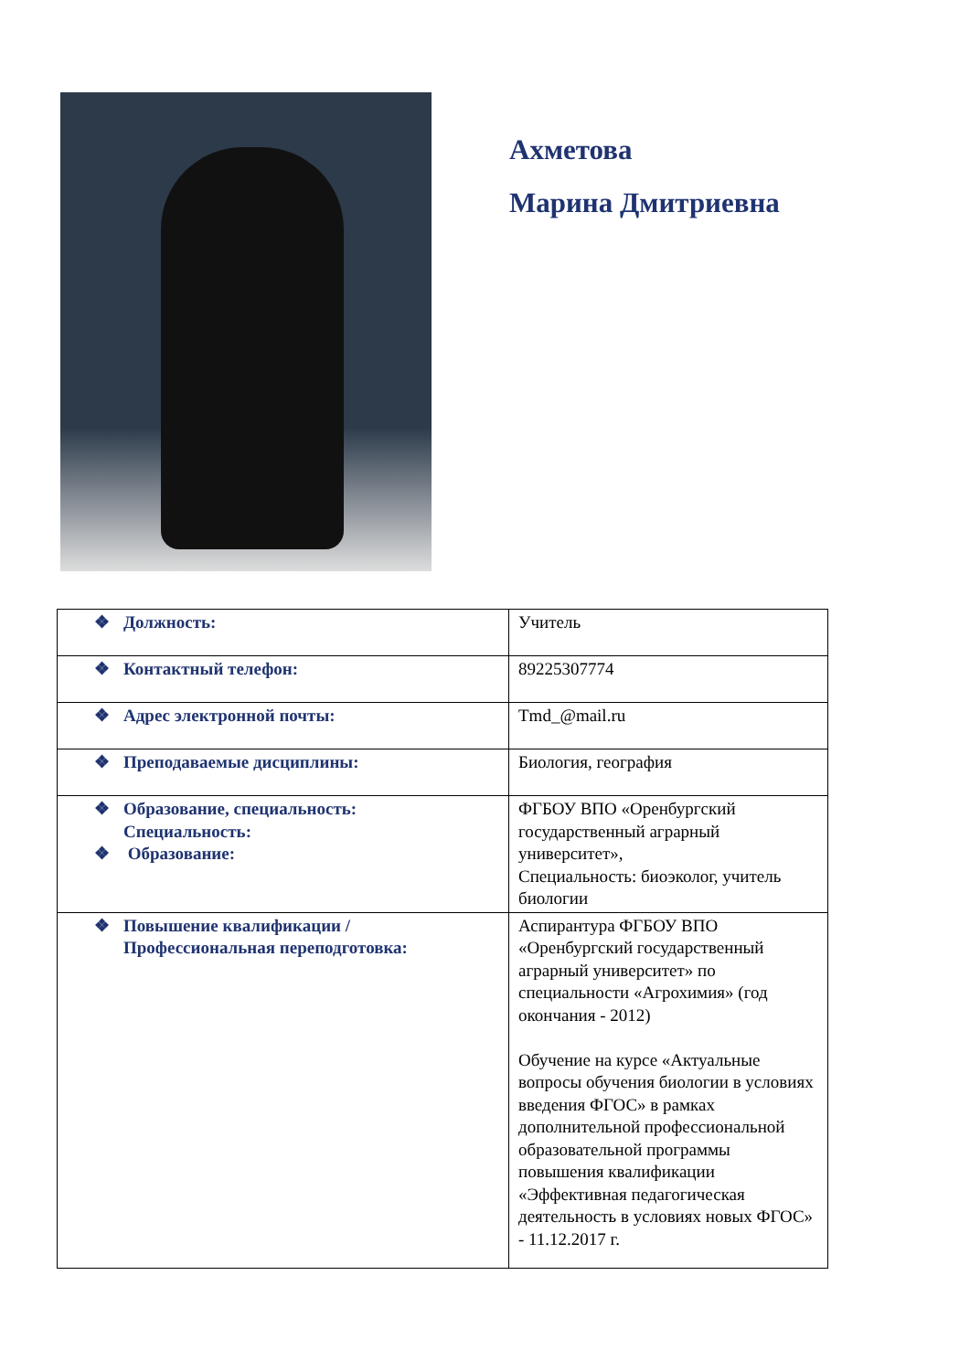Ахметова
Марина Дмитриевна
| ❖ Должность: | Учитель |
| ❖ Контактный телефон: | 89225307774 |
| ❖ Адрес электронной почты: | Tmd_@mail.ru |
| ❖ Преподаваемые дисциплины: | Биология, география |
| ❖ Образование, специальность: Специальность: ❖ Образование: | ФГБОУ ВПО «Оренбургский государственный аграрный университет», Специальность: биоэколог, учитель биологии |
| ❖ Повышение квалификации / Профессиональная переподготовка: | Аспирантура ФГБОУ ВПО «Оренбургский государственный аграрный университет» по специальности «Агрохимия» (год окончания - 2012) Обучение на курсе «Актуальные вопросы обучения биологии в условиях введения ФГОС» в рамках дополнительной профессиональной образовательной программы повышения квалификации «Эффективная педагогическая деятельность в условиях новых ФГОС» - 11.12.2017 г. |